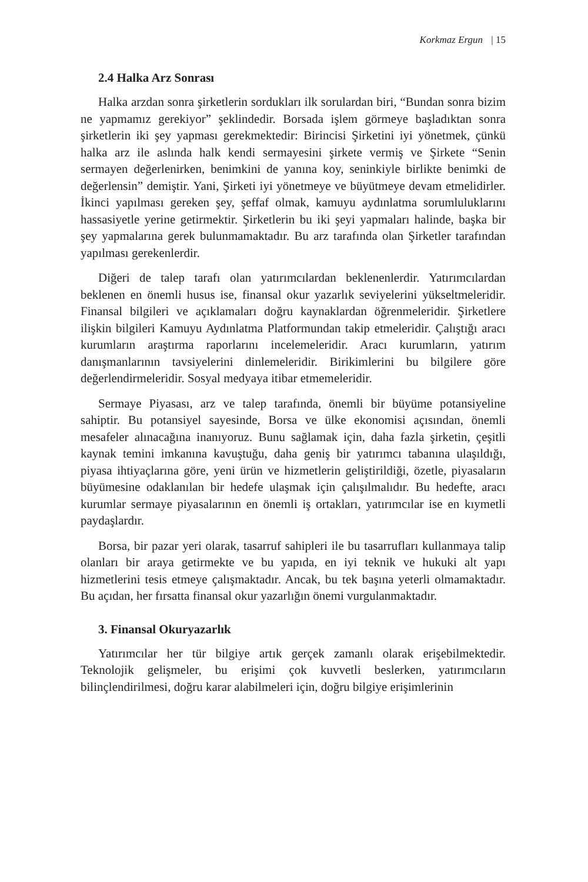Korkmaz Ergun | 15
2.4 Halka Arz Sonrası
Halka arzdan sonra şirketlerin sordukları ilk sorulardan biri, “Bundan sonra bizim ne yapmamız gerekiyor” şeklindedir. Borsada işlem görmeye başladıktan sonra şirketlerin iki şey yapması gerekmektedir: Birincisi Şirketini iyi yönetmek, çünkü halka arz ile aslında halk kendi sermayesini şirkete vermiş ve Şirkete “Senin sermayen değerlenirken, benimkini de yanına koy, seninkiyle birlikte benimki de değerlensin” demiştir. Yani, Şirketi iyi yönetmeye ve büyütmeye devam etmelidirler. İkinci yapılması gereken şey, şeffaf olmak, kamuyu aydınlatma sorumluluklarını hassasiyetle yerine getirmektir. Şirketlerin bu iki şeyi yapmaları halinde, başka bir şey yapmalarına gerek bulunmamaktadır. Bu arz tarafında olan Şirketler tarafından yapılması gerekenlerdir.
Diğeri de talep tarafı olan yatırımcılardan beklenenlerdir. Yatırımcılardan beklenen en önemli husus ise, finansal okur yazarlık seviyelerini yükseltmeleridir. Finansal bilgileri ve açıklamaları doğru kaynaklardan öğrenmeleridir. Şirketlere ilişkin bilgileri Kamuyu Aydınlatma Platformundan takip etmeleridir. Çalıştığı aracı kurumların araştırma raporlarını incelemeleridir. Aracı kurumların, yatırım danışmanlarının tavsiyelerini dinlemeleridir. Birikimlerini bu bilgilere göre değerlendirmeleridir. Sosyal medyaya itibar etmemeleridir.
Sermaye Piyasası, arz ve talep tarafında, önemli bir büyüme potansiyeline sahiptir. Bu potansiyel sayesinde, Borsa ve ülke ekonomisi açısından, önemli mesafeler alınacağına inanıyoruz. Bunu sağlamak için, daha fazla şirketin, çeşitli kaynak temini imkanına kavuştuğu, daha geniş bir yatırımcı tabanına ulaşıldığı, piyasa ihtiyaçlarına göre, yeni ürün ve hizmetlerin geliştirildiği, özetle, piyasaların büyümesine odaklanılan bir hedefe ulaşmak için çalışılmalıdır. Bu hedefte, aracı kurumlar sermaye piyasalarının en önemli iş ortakları, yatırımcılar ise en kıymetli paydaşlardır.
Borsa, bir pazar yeri olarak, tasarruf sahipleri ile bu tasarrufları kullanmaya talip olanları bir araya getirmekte ve bu yapıda, en iyi teknik ve hukuki alt yapı hizmetlerini tesis etmeye çalışmaktadır. Ancak, bu tek başına yeterli olmamaktadır. Bu açıdan, her fırsatta finansal okur yazarlığın önemi vurgulanmaktadır.
3. Finansal Okuryazarlık
Yatırımcılar her tür bilgiye artık gerçek zamanlı olarak erişebilmektedir. Teknolojik gelişmeler, bu erişimi çok kuvvetli beslerken, yatırımcıların bilinçlendirilmesi, doğru karar alabilmeleri için, doğru bilgiye erişimlerinin